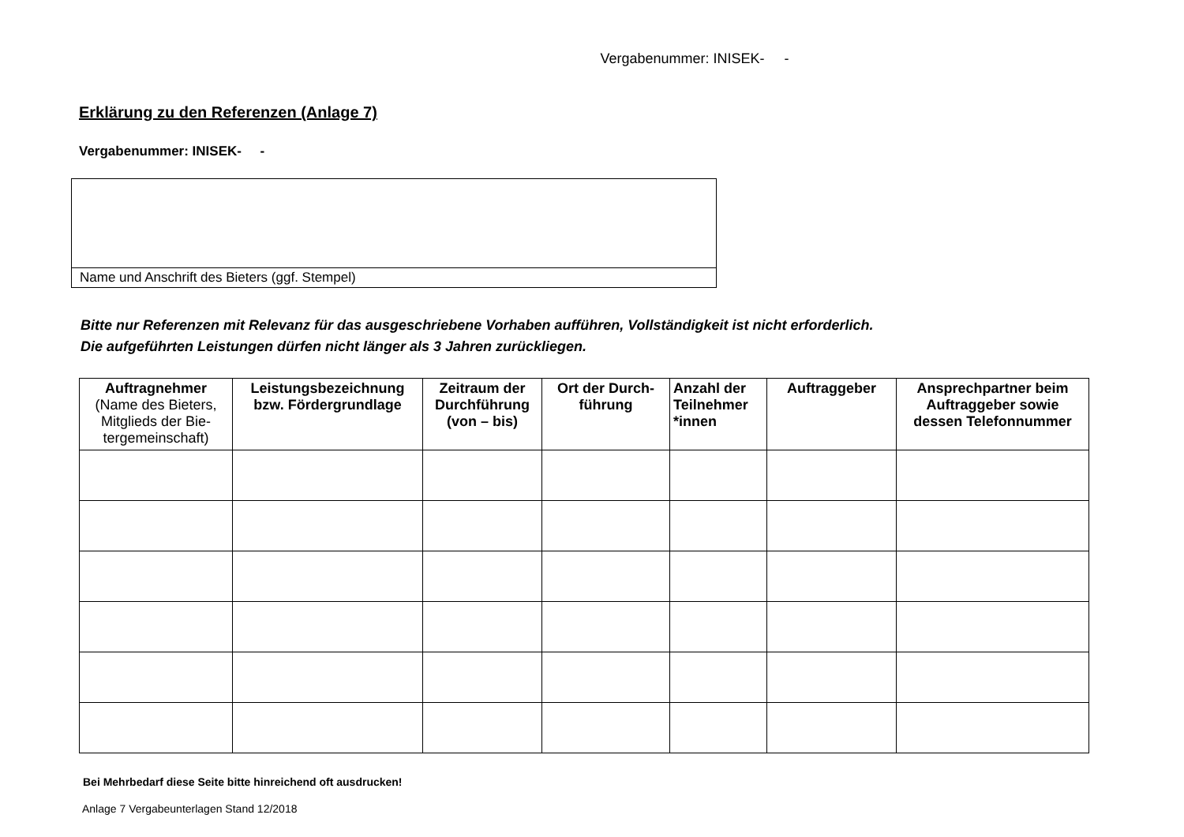Vergabenummer: INISEK- -
Erklärung zu den Referenzen (Anlage 7)
Vergabenummer: INISEK- -
Name und Anschrift des Bieters (ggf. Stempel)
Bitte nur Referenzen mit Relevanz für das ausgeschriebene Vorhaben aufführen, Vollständigkeit ist nicht erforderlich.
Die aufgeführten Leistungen dürfen nicht länger als 3 Jahren zurückliegen.
| Auftragnehmer (Name des Bieters, Mitglieds der Bie-tergemeinschaft) | Leistungsbezeichnung bzw. Fördergrundlage | Zeitraum der Durchführung (von – bis) | Ort der Durch-führung | Anzahl der Teilnehmer *innen | Auftraggeber | Ansprechpartner beim Auftraggeber sowie dessen Telefonnummer |
| --- | --- | --- | --- | --- | --- | --- |
Bei Mehrbedarf diese Seite bitte hinreichend oft ausdrucken!
Anlage 7 Vergabeunterlagen Stand 12/2018